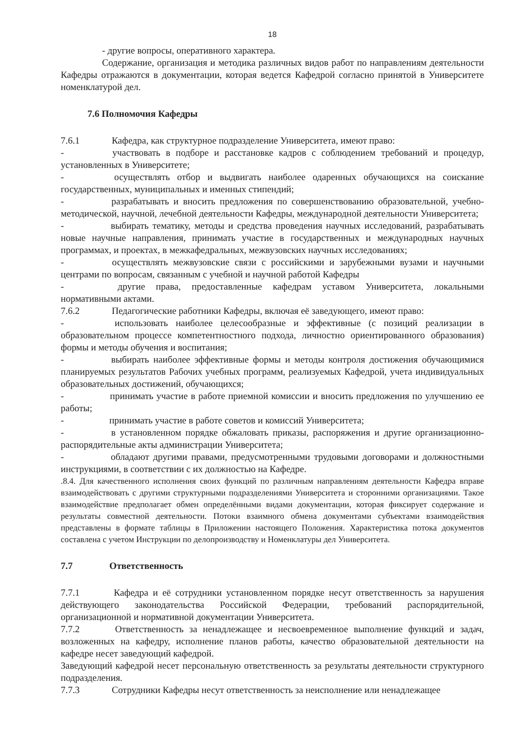18
- другие вопросы, оперативного характера.
Содержание, организация и методика различных видов работ по направлениям деятельности Кафедры отражаются в документации, которая ведется Кафедрой согласно принятой в Университете номенклатурой дел.
7.6 Полномочия Кафедры
7.6.1 Кафедра, как структурное подразделение Университета, имеют право:
- участвовать в подборе и расстановке кадров с соблюдением требований и процедур, установленных в Университете;
- осуществлять отбор и выдвигать наиболее одаренных обучающихся на соискание государственных, муниципальных и именных стипендий;
- разрабатывать и вносить предложения по совершенствованию образовательной, учебно-методической, научной, лечебной деятельности Кафедры, международной деятельности Университета;
- выбирать тематику, методы и средства проведения научных исследований, разрабатывать новые научные направления, принимать участие в государственных и международных научных программах, и проектах, в межкафедральных, межвузовских научных исследованиях;
- осуществлять межвузовские связи с российскими и зарубежными вузами и научными центрами по вопросам, связанным с учебной и научной работой Кафедры
- другие права, предоставленные кафедрам уставом Университета, локальными нормативными актами.
7.6.2 Педагогические работники Кафедры, включая её заведующего, имеют право:
- использовать наиболее целесообразные и эффективные (с позиций реализации в образовательном процессе компетентностного подхода, личностно ориентированного образования) формы и методы обучения и воспитания;
- выбирать наиболее эффективные формы и методы контроля достижения обучающимися планируемых результатов Рабочих учебных программ, реализуемых Кафедрой, учета индивидуальных образовательных достижений, обучающихся;
- принимать участие в работе приемной комиссии и вносить предложения по улучшению ее работы;
- принимать участие в работе советов и комиссий Университета;
- в установленном порядке обжаловать приказы, распоряжения и другие организационно-распорядительные акты администрации Университета;
- обладают другими правами, предусмотренными трудовыми договорами и должностными инструкциями, в соответствии с их должностью на Кафедре.
.8.4. Для качественного исполнения своих функций по различным направлениям деятельности Кафедра вправе взаимодействовать с другими структурными подразделениями Университета и сторонними организациями. Такое взаимодействие предполагает обмен определёнными видами документации, которая фиксирует содержание и результаты совместной деятельности. Потоки взаимного обмена документами субъектами взаимодействия представлены в формате таблицы в Приложении настоящего Положения. Характеристика потока документов составлена с учетом Инструкции по делопроизводству и Номенклатуры дел Университета.
7.7 Ответственность
7.7.1 Кафедра и её сотрудники установленном порядке несут ответственность за нарушения действующего законодательства Российской Федерации, требований распорядительной, организационной и нормативной документации Университета.
7.7.2 Ответственность за ненадлежащее и несвоевременное выполнение функций и задач, возложенных на кафедру, исполнение планов работы, качество образовательной деятельности на кафедре несет заведующий кафедрой.
Заведующий кафедрой несет персональную ответственность за результаты деятельности структурного подразделения.
7.7.3 Сотрудники Кафедры несут ответственность за неисполнение или ненадлежащее